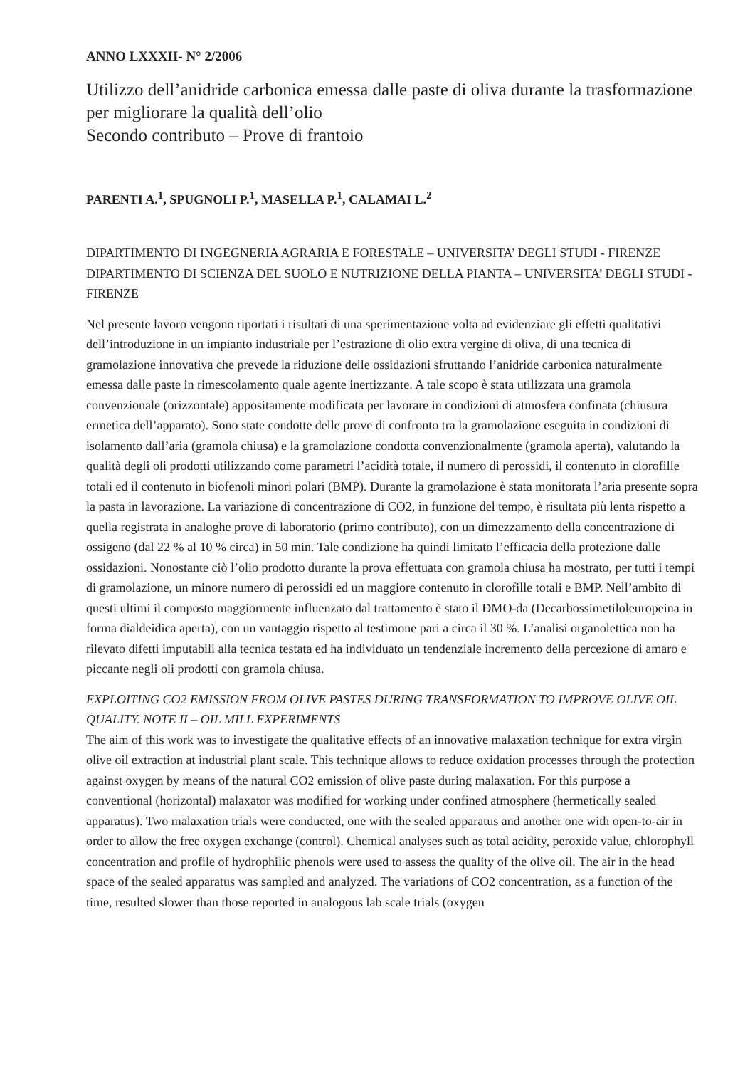ANNO LXXXII- N° 2/2006
Utilizzo dell’anidride carbonica emessa dalle paste di oliva durante la trasformazione per migliorare la qualità dell’olio
Secondo contributo – Prove di frantoio
PARENTI A.<sup>1</sup>, SPUGNOLI P.<sup>1</sup>, MASELLA P.<sup>1</sup>, CALAMAI L.<sup>2</sup>
DIPARTIMENTO DI INGEGNERIA AGRARIA E FORESTALE – UNIVERSITA’ DEGLI STUDI - FIRENZE
DIPARTIMENTO DI SCIENZA DEL SUOLO E NUTRIZIONE DELLA PIANTA – UNIVERSITA’ DEGLI STUDI - FIRENZE
Nel presente lavoro vengono riportati i risultati di una sperimentazione volta ad evidenziare gli effetti qualitativi dell’introduzione in un impianto industriale per l’estrazione di olio extra vergine di oliva, di una tecnica di gramolazione innovativa che prevede la riduzione delle ossidazioni sfruttando l’anidride carbonica naturalmente emessa dalle paste in rimescolamento quale agente inertizzante. A tale scopo è stata utilizzata una gramola convenzionale (orizzontale) appositamente modificata per lavorare in condizioni di atmosfera confinata (chiusura ermetica dell’apparato). Sono state condotte delle prove di confronto tra la gramolazione eseguita in condizioni di isolamento dall’aria (gramola chiusa) e la gramolazione condotta convenzionalmente (gramola aperta), valutando la qualità degli oli prodotti utilizzando come parametri l’acidità totale, il numero di perossidi, il contenuto in clorofille totali ed il contenuto in biofenoli minori polari (BMP). Durante la gramolazione è stata monitorata l’aria presente sopra la pasta in lavorazione. La variazione di concentrazione di CO2, in funzione del tempo, è risultata più lenta rispetto a quella registrata in analoghe prove di laboratorio (primo contributo), con un dimezzamento della concentrazione di ossigeno (dal 22 % al 10 % circa) in 50 min. Tale condizione ha quindi limitato l’efficacia della protezione dalle ossidazioni. Nonostante ciò l’olio prodotto durante la prova effettuata con gramola chiusa ha mostrato, per tutti i tempi di gramolazione, un minore numero di perossidi ed un maggiore contenuto in clorofille totali e BMP. Nell’ambito di questi ultimi il composto maggiormente influenzato dal trattamento è stato il DMO-da (Decarbossimetiloleuropeina in forma dialdeidica aperta), con un vantaggio rispetto al testimone pari a circa il 30 %. L’analisi organolettica non ha rilevato difetti imputabili alla tecnica testata ed ha individuato un tendenziale incremento della percezione di amaro e piccante negli oli prodotti con gramola chiusa.
EXPLOITING CO2 EMISSION FROM OLIVE PASTES DURING TRANSFORMATION TO IMPROVE OLIVE OIL QUALITY. NOTE II – OIL MILL EXPERIMENTS
The aim of this work was to investigate the qualitative effects of an innovative malaxation technique for extra virgin olive oil extraction at industrial plant scale. This technique allows to reduce oxidation processes through the protection against oxygen by means of the natural CO2 emission of olive paste during malaxation. For this purpose a conventional (horizontal) malaxator was modified for working under confined atmosphere (hermetically sealed apparatus). Two malaxation trials were conducted, one with the sealed apparatus and another one with open-to-air in order to allow the free oxygen exchange (control). Chemical analyses such as total acidity, peroxide value, chlorophyll concentration and profile of hydrophilic phenols were used to assess the quality of the olive oil. The air in the head space of the sealed apparatus was sampled and analyzed. The variations of CO2 concentration, as a function of the time, resulted slower than those reported in analogous lab scale trials (oxygen